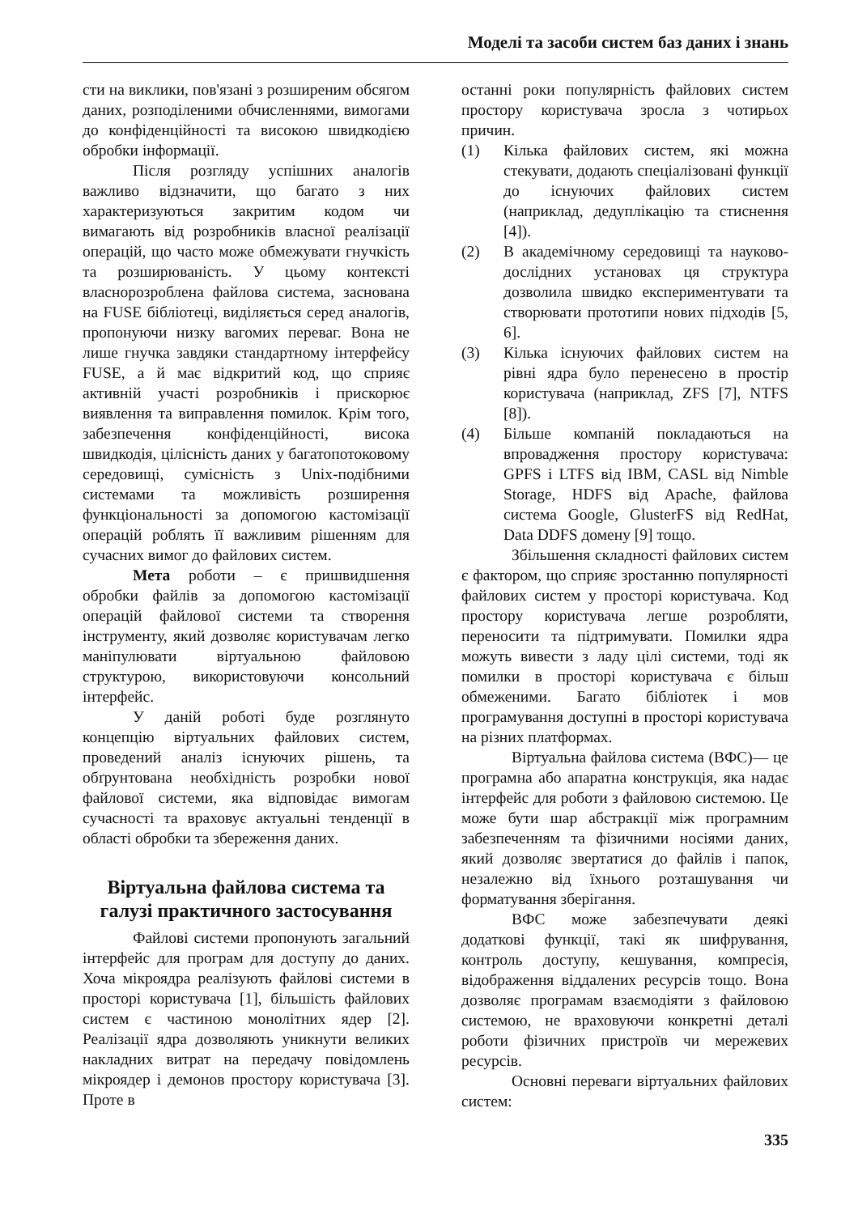Моделі та засоби систем баз даних і знань
сти на виклики, пов'язані з розширеним обсягом даних, розподіленими обчисленнями, вимогами до конфіденційності та високою швидкодією обробки інформації.
Після розгляду успішних аналогів важливо відзначити, що багато з них характеризуються закритим кодом чи вимагають від розробників власної реалізації операцій, що часто може обмежувати гнучкість та розширюваність. У цьому контексті власнорозроблена файлова система, заснована на FUSE бібліотеці, виділяється серед аналогів, пропонуючи низку вагомих переваг. Вона не лише гнучка завдяки стандартному інтерфейсу FUSE, а й має відкритий код, що сприяє активній участі розробників і прискорює виявлення та виправлення помилок. Крім того, забезпечення конфіденційності, висока швидкодія, цілісність даних у багатопотоковому середовищі, сумісність з Unix-подібними системами та можливість розширення функціональності за допомогою кастомізації операцій роблять її важливим рішенням для сучасних вимог до файлових систем.
Мета роботи – є пришвидшення обробки файлів за допомогою кастомізації операцій файлової системи та створення інструменту, який дозволяє користувачам легко маніпулювати віртуальною файловою структурою, використовуючи консольний інтерфейс.
У даній роботі буде розглянуто концепцію віртуальних файлових систем, проведений аналіз існуючих рішень, та обґрунтована необхідність розробки нової файлової системи, яка відповідає вимогам сучасності та враховує актуальні тенденції в області обробки та збереження даних.
Віртуальна файлова система та галузі практичного застосування
Файлові системи пропонують загальний інтерфейс для програм для доступу до даних. Хоча мікроядра реалізують файлові системи в просторі користувача [1], більшість файлових систем є частиною монолітних ядер [2]. Реалізації ядра дозволяють уникнути великих накладних витрат на передачу повідомлень мікроядер і демонов простору користувача [3]. Проте в
останні роки популярність файлових систем простору користувача зросла з чотирьох причин.
(1) Кілька файлових систем, які можна стекувати, додають спеціалізовані функції до існуючих файлових систем (наприклад, дедуплікацію та стиснення [4]).
(2) В академічному середовищі та науково-дослідних установах ця структура дозволила швидко експериментувати та створювати прототипи нових підходів [5, 6].
(3) Кілька існуючих файлових систем на рівні ядра було перенесено в простір користувача (наприклад, ZFS [7], NTFS [8]).
(4) Більше компаній покладаються на впровадження простору користувача: GPFS і LTFS від IBM, CASL від Nimble Storage, HDFS від Apache, файлова система Google, GlusterFS від RedHat, Data DDFS домену [9] тощо.
Збільшення складності файлових систем є фактором, що сприяє зростанню популярності файлових систем у просторі користувача. Код простору користувача легше розробляти, переносити та підтримувати. Помилки ядра можуть вивести з ладу цілі системи, тоді як помилки в просторі користувача є більш обмеженими. Багато бібліотек і мов програмування доступні в просторі користувача на різних платформах.
Віртуальна файлова система (ВФС)— це програмна або апаратна конструкція, яка надає інтерфейс для роботи з файловою системою. Це може бути шар абстракції між програмним забезпеченням та фізичними носіями даних, який дозволяє звертатися до файлів і папок, незалежно від їхнього розташування чи форматування зберігання.
ВФС може забезпечувати деякі додаткові функції, такі як шифрування, контроль доступу, кешування, компресія, відображення віддалених ресурсів тощо. Вона дозволяє програмам взаємодіяти з файловою системою, не враховуючи конкретні деталі роботи фізичних пристроїв чи мережевих ресурсів.
Основні переваги віртуальних файлових систем:
335